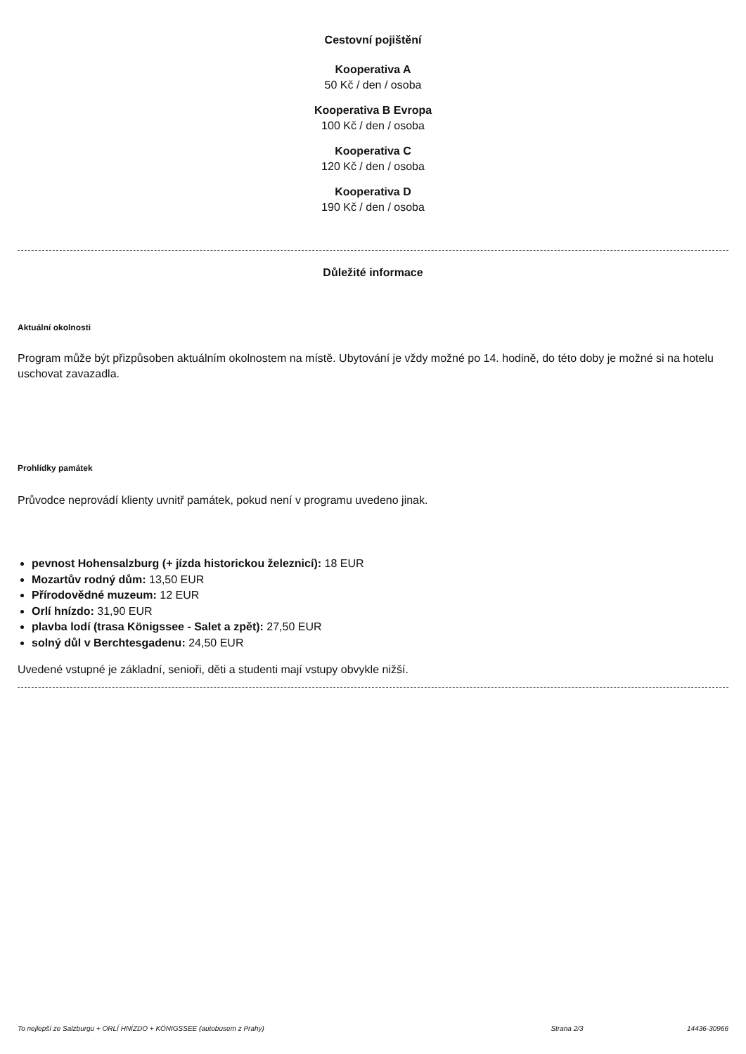Cestovní pojištění
Kooperativa A
50 Kč / den / osoba
Kooperativa B Evropa
100 Kč / den / osoba
Kooperativa C
120 Kč / den / osoba
Kooperativa D
190 Kč / den / osoba
Důležité informace
Aktuální okolnosti
Program může být přizpůsoben aktuálním okolnostem na místě. Ubytování je vždy možné po 14. hodině, do této doby je možné si na hotelu uschovat zavazadla.
Prohlídky památek
Průvodce neprovádí klienty uvnitř památek, pokud není v programu uvedeno jinak.
pevnost Hohensalzburg (+ jízda historickou železnicí): 18 EUR
Mozartův rodný dům: 13,50 EUR
Přírodovědné muzeum: 12 EUR
Orlí hnízdo: 31,90 EUR
plavba lodí (trasa Königssee - Salet a zpět): 27,50 EUR
solný důl v Berchtesgadenu: 24,50 EUR
Uvedené vstupné je základní, senioři, děti a studenti mají vstupy obvykle nižší.
To nejlepší ze Salzburgu + ORLÍ HNÍZDO + KÖNIGSSEE (autobusem z Prahy) Strana 2/3 14436-30966